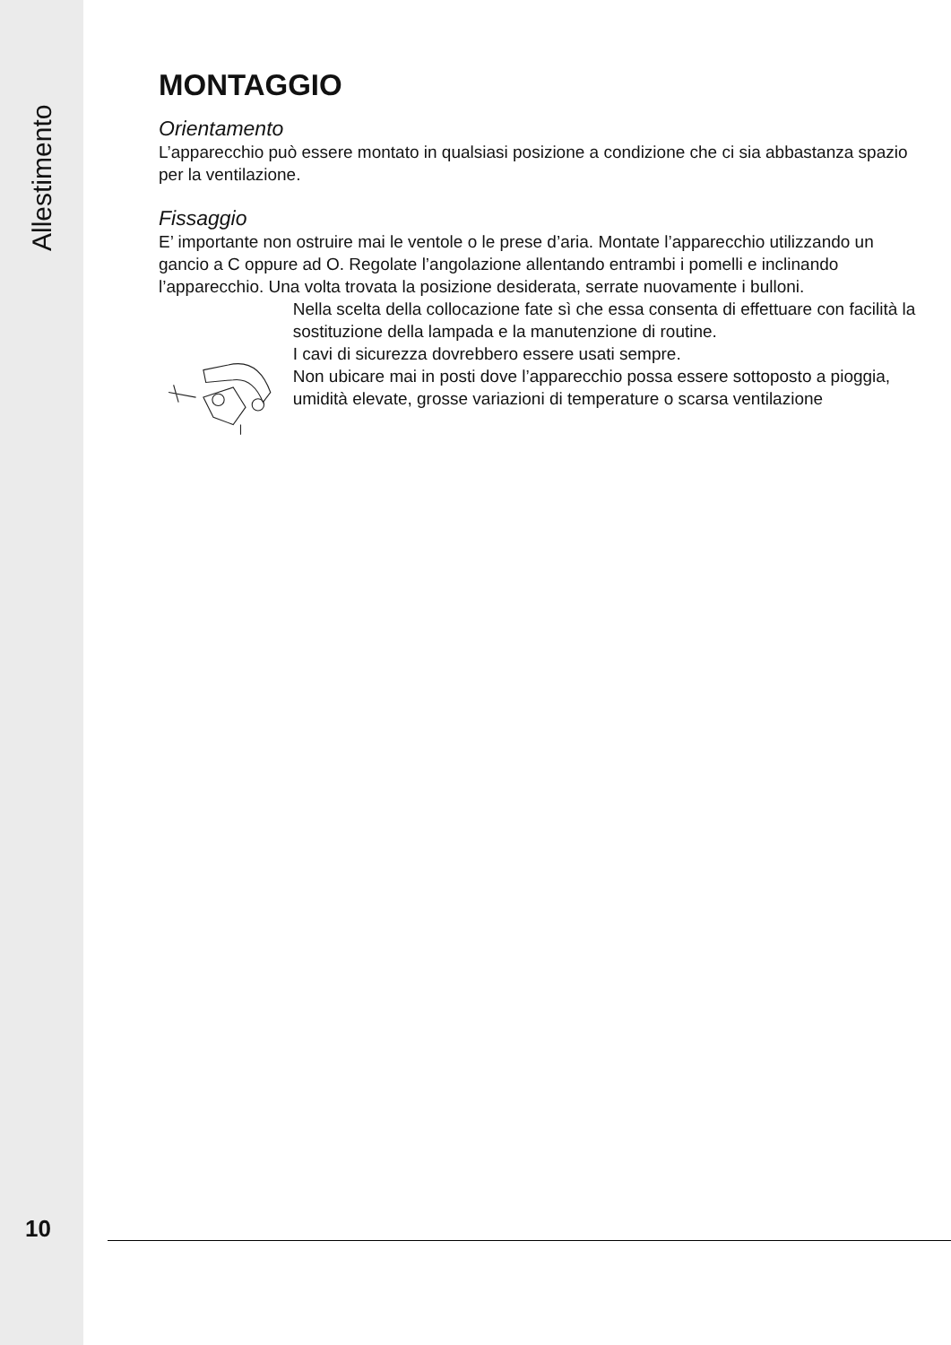Allestimento
MONTAGGIO
Orientamento
L’apparecchio può essere montato in qualsiasi posizione a condizione che ci sia abbastanza spazio per la ventilazione.
Fissaggio
E’ importante non ostruire mai le ventole o le prese d’aria. Montate l’apparecchio utilizzando un gancio a C oppure ad O. Regolate l’angolazione allentando entrambi i pomelli e inclinando l’apparecchio. Una volta trovata la posizione desiderata, serrate nuovamente i bulloni.
Nella scelta della collocazione fate sì che essa consenta di effettuare con facilità la sostituzione della lampada e la manutenzione di routine.
I cavi di sicurezza dovrebbero essere usati sempre.
Non ubicare mai in posti dove l’apparecchio possa essere sottoposto a pioggia, umidità elevate, grosse variazioni di temperature o scarsa ventilazione
10